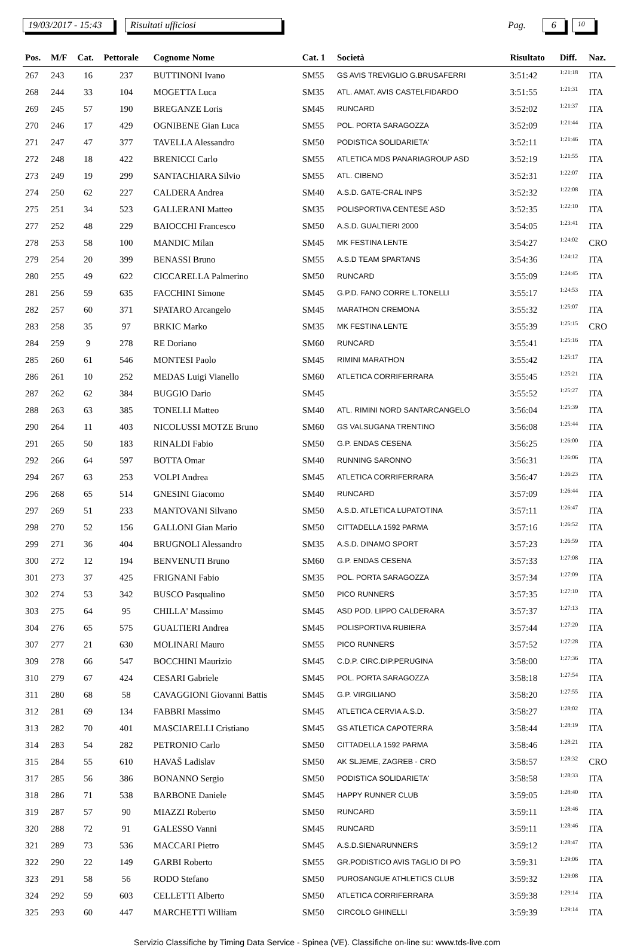19/03/2017 - 15:43 Risultati ufficiosi Pag. 6 10
| Pos. | M/F | Cat. | Pettorale | Cognome Nome | Cat. 1 | Società | Risultato | Diff. | Naz. |
| --- | --- | --- | --- | --- | --- | --- | --- | --- | --- |
| 267 | 243 | 16 | 237 | BUTTINONI Ivano | SM55 | GS AVIS TREVIGLIO G.BRUSAFERRI | 3:51:42 | 1:21:18 | ITA |
| 268 | 244 | 33 | 104 | MOGETTA Luca | SM35 | ATL. AMAT. AVIS CASTELFIDARDO | 3:51:55 | 1:21:31 | ITA |
| 269 | 245 | 57 | 190 | BREGANZE Loris | SM45 | RUNCARD | 3:52:02 | 1:21:37 | ITA |
| 270 | 246 | 17 | 429 | OGNIBENE Gian Luca | SM55 | POL. PORTA SARAGOZZA | 3:52:09 | 1:21:44 | ITA |
| 271 | 247 | 47 | 377 | TAVELLA Alessandro | SM50 | PODISTICA SOLIDARIETA' | 3:52:11 | 1:21:46 | ITA |
| 272 | 248 | 18 | 422 | BRENICCI Carlo | SM55 | ATLETICA MDS PANARIAGROUP ASD | 3:52:19 | 1:21:55 | ITA |
| 273 | 249 | 19 | 299 | SANTACHIARA Silvio | SM55 | ATL. CIBENO | 3:52:31 | 1:22:07 | ITA |
| 274 | 250 | 62 | 227 | CALDERA Andrea | SM40 | A.S.D. GATE-CRAL INPS | 3:52:32 | 1:22:08 | ITA |
| 275 | 251 | 34 | 523 | GALLERANI Matteo | SM35 | POLISPORTIVA CENTESE ASD | 3:52:35 | 1:22:10 | ITA |
| 277 | 252 | 48 | 229 | BAIOCCHI Francesco | SM50 | A.S.D. GUALTIERI 2000 | 3:54:05 | 1:23:41 | ITA |
| 278 | 253 | 58 | 100 | MANDIC Milan | SM45 | MK FESTINA LENTE | 3:54:27 | 1:24:02 | CRO |
| 279 | 254 | 20 | 399 | BENASSI Bruno | SM55 | A.S.D TEAM SPARTANS | 3:54:36 | 1:24:12 | ITA |
| 280 | 255 | 49 | 622 | CICCARELLA Palmerino | SM50 | RUNCARD | 3:55:09 | 1:24:45 | ITA |
| 281 | 256 | 59 | 635 | FACCHINI Simone | SM45 | G.P.D. FANO CORRE L.TONELLI | 3:55:17 | 1:24:53 | ITA |
| 282 | 257 | 60 | 371 | SPATARO Arcangelo | SM45 | MARATHON CREMONA | 3:55:32 | 1:25:07 | ITA |
| 283 | 258 | 35 | 97 | BRKIC Marko | SM35 | MK FESTINA LENTE | 3:55:39 | 1:25:15 | CRO |
| 284 | 259 | 9 | 278 | RE Doriano | SM60 | RUNCARD | 3:55:41 | 1:25:16 | ITA |
| 285 | 260 | 61 | 546 | MONTESI Paolo | SM45 | RIMINI MARATHON | 3:55:42 | 1:25:17 | ITA |
| 286 | 261 | 10 | 252 | MEDAS Luigi Vianello | SM60 | ATLETICA CORRIFERRARA | 3:55:45 | 1:25:21 | ITA |
| 287 | 262 | 62 | 384 | BUGGIO Dario | SM45 | | 3:55:52 | 1:25:27 | ITA |
| 288 | 263 | 63 | 385 | TONELLI Matteo | SM40 | ATL. RIMINI NORD SANTARCANGELO | 3:56:04 | 1:25:39 | ITA |
| 290 | 264 | 11 | 403 | NICOLUSSI MOTZE Bruno | SM60 | GS VALSUGANA TRENTINO | 3:56:08 | 1:25:44 | ITA |
| 291 | 265 | 50 | 183 | RINALDI Fabio | SM50 | G.P. ENDAS CESENA | 3:56:25 | 1:26:00 | ITA |
| 292 | 266 | 64 | 597 | BOTTA Omar | SM40 | RUNNING SARONNO | 3:56:31 | 1:26:06 | ITA |
| 294 | 267 | 63 | 253 | VOLPI Andrea | SM45 | ATLETICA CORRIFERRARA | 3:56:47 | 1:26:23 | ITA |
| 296 | 268 | 65 | 514 | GNESINI Giacomo | SM40 | RUNCARD | 3:57:09 | 1:26:44 | ITA |
| 297 | 269 | 51 | 233 | MANTOVANI Silvano | SM50 | A.S.D. ATLETICA LUPATOTINA | 3:57:11 | 1:26:47 | ITA |
| 298 | 270 | 52 | 156 | GALLONI Gian Mario | SM50 | CITTADELLA 1592 PARMA | 3:57:16 | 1:26:52 | ITA |
| 299 | 271 | 36 | 404 | BRUGNOLI Alessandro | SM35 | A.S.D. DINAMO SPORT | 3:57:23 | 1:26:59 | ITA |
| 300 | 272 | 12 | 194 | BENVENUTI Bruno | SM60 | G.P. ENDAS CESENA | 3:57:33 | 1:27:08 | ITA |
| 301 | 273 | 37 | 425 | FRIGNANI Fabio | SM35 | POL. PORTA SARAGOZZA | 3:57:34 | 1:27:09 | ITA |
| 302 | 274 | 53 | 342 | BUSCO Pasqualino | SM50 | PICO RUNNERS | 3:57:35 | 1:27:10 | ITA |
| 303 | 275 | 64 | 95 | CHILLA' Massimo | SM45 | ASD POD. LIPPO CALDERARA | 3:57:37 | 1:27:13 | ITA |
| 304 | 276 | 65 | 575 | GUALTIERI Andrea | SM45 | POLISPORTIVA RUBIERA | 3:57:44 | 1:27:20 | ITA |
| 307 | 277 | 21 | 630 | MOLINARI Mauro | SM55 | PICO RUNNERS | 3:57:52 | 1:27:28 | ITA |
| 309 | 278 | 66 | 547 | BOCCHINI Maurizio | SM45 | C.D.P. CIRC.DIP.PERUGINA | 3:58:00 | 1:27:36 | ITA |
| 310 | 279 | 67 | 424 | CESARI Gabriele | SM45 | POL. PORTA SARAGOZZA | 3:58:18 | 1:27:54 | ITA |
| 311 | 280 | 68 | 58 | CAVAGGIONI Giovanni Battis | SM45 | G.P. VIRGILIANO | 3:58:20 | 1:27:55 | ITA |
| 312 | 281 | 69 | 134 | FABBRI Massimo | SM45 | ATLETICA CERVIA A.S.D. | 3:58:27 | 1:28:02 | ITA |
| 313 | 282 | 70 | 401 | MASCIARELLI Cristiano | SM45 | GS ATLETICA CAPOTERRA | 3:58:44 | 1:28:19 | ITA |
| 314 | 283 | 54 | 282 | PETRONIO Carlo | SM50 | CITTADELLA 1592 PARMA | 3:58:46 | 1:28:21 | ITA |
| 315 | 284 | 55 | 610 | HAVAŠ Ladislav | SM50 | AK SLJEME, ZAGREB - CRO | 3:58:57 | 1:28:32 | CRO |
| 317 | 285 | 56 | 386 | BONANNO Sergio | SM50 | PODISTICA SOLIDARIETA' | 3:58:58 | 1:28:33 | ITA |
| 318 | 286 | 71 | 538 | BARBONE Daniele | SM45 | HAPPY RUNNER CLUB | 3:59:05 | 1:28:40 | ITA |
| 319 | 287 | 57 | 90 | MIAZZI Roberto | SM50 | RUNCARD | 3:59:11 | 1:28:46 | ITA |
| 320 | 288 | 72 | 91 | GALESSO Vanni | SM45 | RUNCARD | 3:59:11 | 1:28:46 | ITA |
| 321 | 289 | 73 | 536 | MACCARI Pietro | SM45 | A.S.D.SIENARUNNERS | 3:59:12 | 1:28:47 | ITA |
| 322 | 290 | 22 | 149 | GARBI Roberto | SM55 | GR.PODISTICO AVIS TAGLIO DI PO | 3:59:31 | 1:29:06 | ITA |
| 323 | 291 | 58 | 56 | RODO Stefano | SM50 | PUROSANGUE ATHLETICS CLUB | 3:59:32 | 1:29:08 | ITA |
| 324 | 292 | 59 | 603 | CELLETTI Alberto | SM50 | ATLETICA CORRIFERRARA | 3:59:38 | 1:29:14 | ITA |
| 325 | 293 | 60 | 447 | MARCHETTI William | SM50 | CIRCOLO GHINELLI | 3:59:39 | 1:29:14 | ITA |
Servizio Classifiche by Timing Data Service - Spinea (VE). Classifiche on-line su: www.tds-live.com